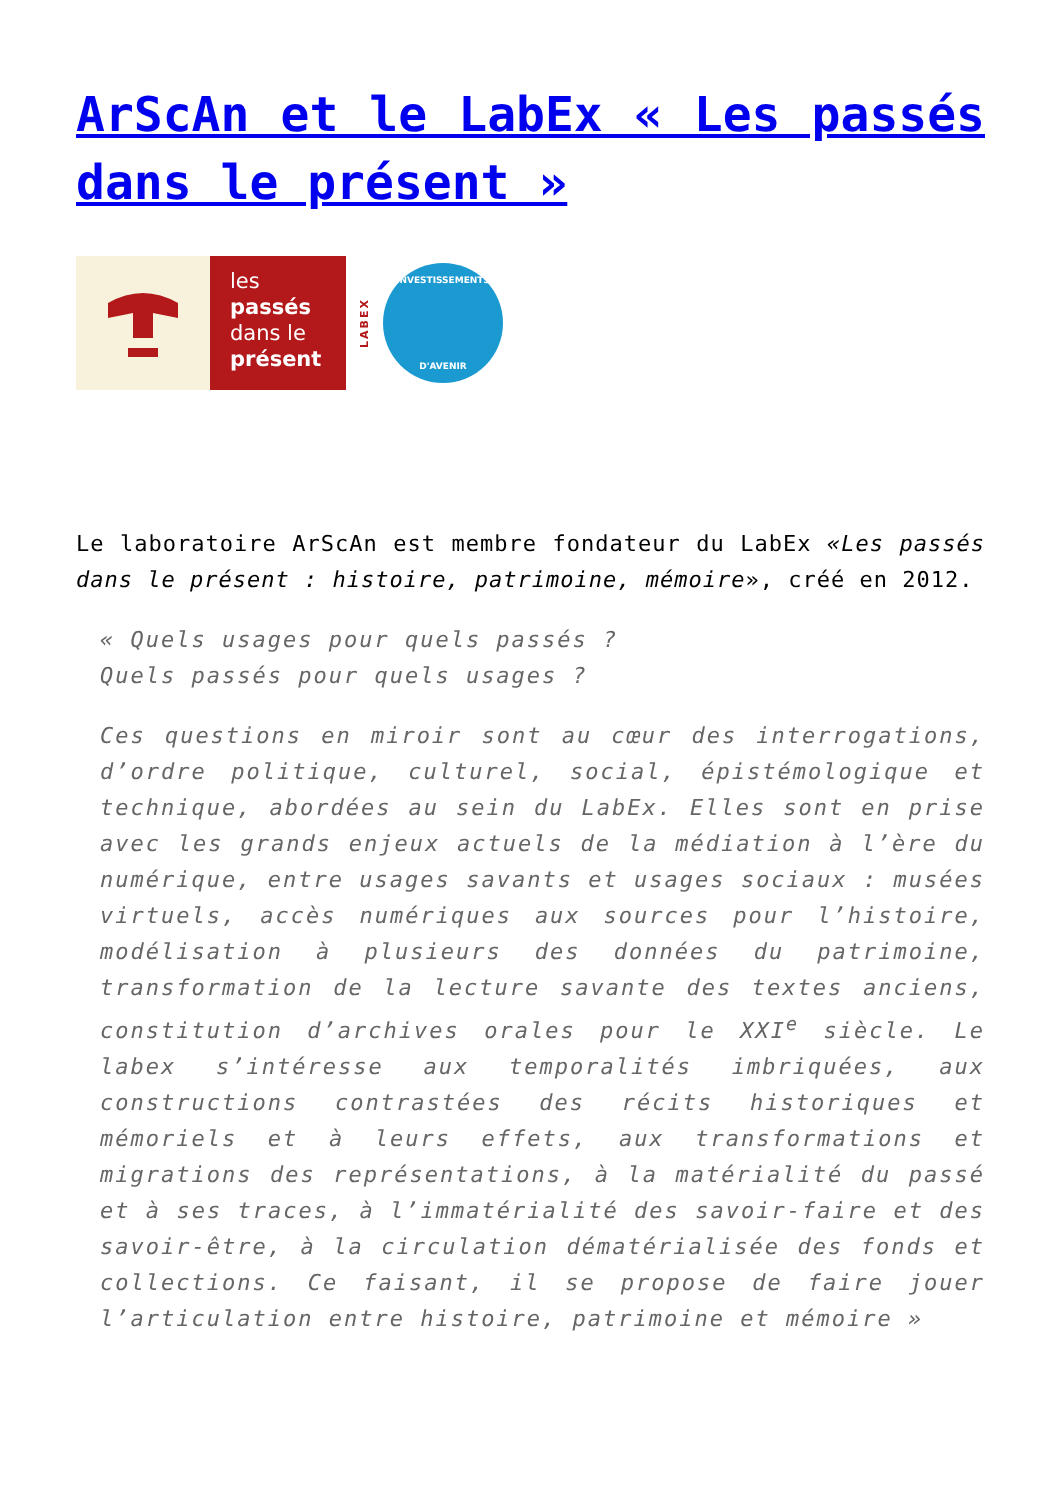ArScAn et le LabEx « Les passés dans le présent »
les
passés
dans le
présent
LABEX
INVESTISSEMENTS
D'AVENIR
Le laboratoire ArScAn est membre fondateur du LabEx «Les passés dans le présent : histoire, patrimoine, mémoire», créé en 2012.
« Quels usages pour quels passés ?
Quels passés pour quels usages ?
Ces questions en miroir sont au cœur des interrogations, d’ordre politique, culturel, social, épistémologique et technique, abordées au sein du LabEx. Elles sont en prise avec les grands enjeux actuels de la médiation à l’ère du numérique, entre usages savants et usages sociaux : musées virtuels, accès numériques aux sources pour l’histoire, modélisation à plusieurs des données du patrimoine, transformation de la lecture savante des textes anciens, constitution d’archives orales pour le XXI<sup>e</sup> siècle. Le labex s’intéresse aux temporalités imbriquées, aux constructions contrastées des récits historiques et mémoriels et à leurs effets, aux transformations et migrations des représentations, à la matérialité du passé et à ses traces, à l’immatérialité des savoir-faire et des savoir-être, à la circulation dématérialisée des fonds et collections. Ce faisant, il se propose de faire jouer l’articulation entre histoire, patrimoine et mémoire »